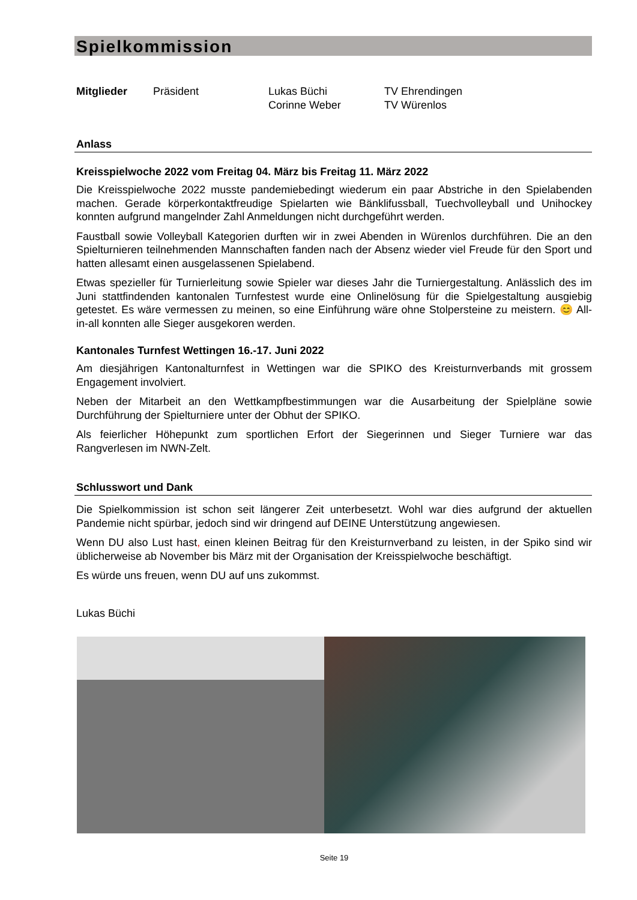Spielkommission
Mitglieder Präsident Lukas Büchi
Corinne Weber TV Ehrendingen
TV Würenlos
Anlass
Kreisspielwoche 2022 vom Freitag 04. März bis Freitag 11. März 2022
Die Kreisspielwoche 2022 musste pandemiebedingt wiederum ein paar Abstriche in den Spielabenden machen. Gerade körperkontaktfreudige Spielarten wie Bänklifussball, Tuechvolleyball und Unihockey konnten aufgrund mangelnder Zahl Anmeldungen nicht durchgeführt werden.
Faustball sowie Volleyball Kategorien durften wir in zwei Abenden in Würenlos durchführen. Die an den Spielturnieren teilnehmenden Mannschaften fanden nach der Absenz wieder viel Freude für den Sport und hatten allesamt einen ausgelassenen Spielabend.
Etwas spezieller für Turnierleitung sowie Spieler war dieses Jahr die Turniergestaltung. Anlässlich des im Juni stattfindenden kantonalen Turnfestest wurde eine Onlinelösung für die Spielgestaltung ausgiebig getestet. Es wäre vermessen zu meinen, so eine Einführung wäre ohne Stolpersteine zu meistern. 😊 All-in-all konnten alle Sieger ausgekoren werden.
Kantonales Turnfest Wettingen 16.-17. Juni 2022
Am diesjährigen Kantonalturnfest in Wettingen war die SPIKO des Kreisturnverbands mit grossem Engagement involviert.
Neben der Mitarbeit an den Wettkampfbestimmungen war die Ausarbeitung der Spielpläne sowie Durchführung der Spielturniere unter der Obhut der SPIKO.
Als feierlicher Höhepunkt zum sportlichen Erfort der Siegerinnen und Sieger Turniere war das Rangverlesen im NWN-Zelt.
Schlusswort und Dank
Die Spielkommission ist schon seit längerer Zeit unterbesetzt. Wohl war dies aufgrund der aktuellen Pandemie nicht spürbar, jedoch sind wir dringend auf DEINE Unterstützung angewiesen.
Wenn DU also Lust hast, einen kleinen Beitrag für den Kreisturnverband zu leisten, in der Spiko sind wir üblicherweise ab November bis März mit der Organisation der Kreisspielwoche beschäftigt.
Es würde uns freuen, wenn DU auf uns zukommst.
Lukas Büchi
Seite 19